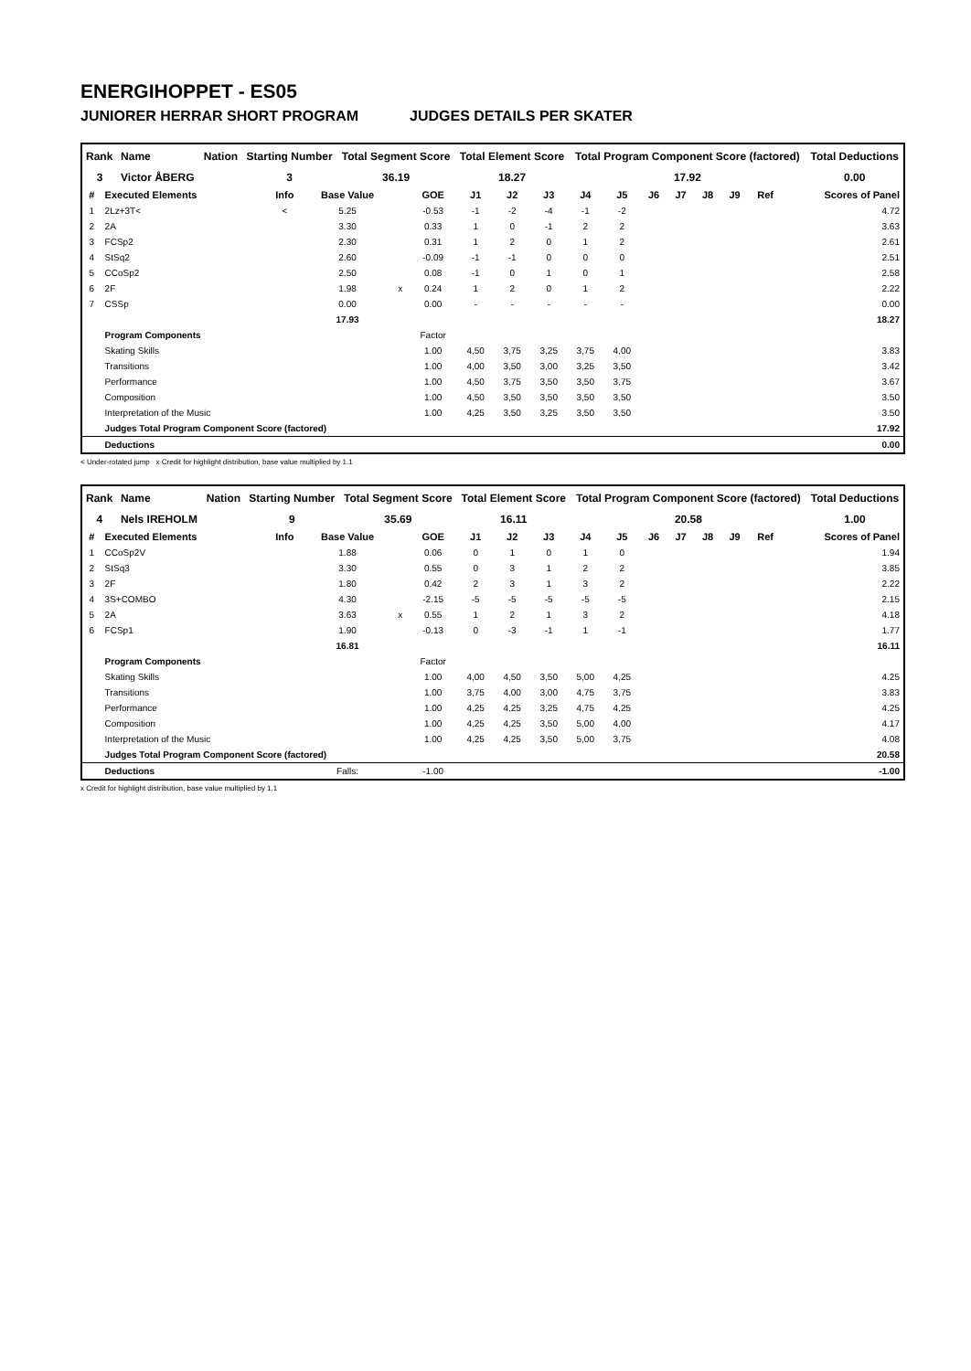ENERGIHOPPET - ES05
JUNIORER HERRAR SHORT PROGRAM JUDGES DETAILS PER SKATER
| Rank | Name | Nation | Starting Number | Total Segment Score | Total Element Score | Total Program Component Score (factored) | Total Deductions |
| --- | --- | --- | --- | --- | --- | --- | --- |
| 3 | Victor ÅBERG | | 3 | 36.19 | 18.27 | 17.92 | 0.00 |
| # | Executed Elements | Info | Base Value | | GOE | J1 | J2 | J3 | J4 | J5 | J6 | J7 | J8 | J9 | Ref | Scores of Panel |
| --- | --- | --- | --- | --- | --- | --- | --- | --- | --- | --- | --- | --- | --- | --- | --- | --- |
| 1 | 2Lz+3T< | < | 5.25 | | -0.53 | -1 | -2 | -4 | -1 | -2 | | | | | | 4.72 |
| 2 | 2A | | 3.30 | | 0.33 | 1 | 0 | -1 | 2 | 2 | | | | | | 3.63 |
| 3 | FCSp2 | | 2.30 | | 0.31 | 1 | 2 | 0 | 1 | 2 | | | | | | 2.61 |
| 4 | StSq2 | | 2.60 | | -0.09 | -1 | -1 | 0 | 0 | 0 | | | | | | 2.51 |
| 5 | CCoSp2 | | 2.50 | | 0.08 | -1 | 0 | 1 | 0 | 1 | | | | | | 2.58 |
| 6 | 2F | | 1.98 | x | 0.24 | 1 | 2 | 0 | 1 | 2 | | | | | | 2.22 |
| 7 | CSSp | | 0.00 | | 0.00 | - | - | - | - | - | | | | | | 0.00 |
| | | | 17.93 | | | | | | | | | | | | | 18.27 |
| | Program Components | | | | Factor | | | | | | | | | | | |
| | Skating Skills | | | | 1.00 | 4,50 | 3,75 | 3,25 | 3,75 | 4,00 | | | | | | 3.83 |
| | Transitions | | | | 1.00 | 4,00 | 3,50 | 3,00 | 3,25 | 3,50 | | | | | | 3.42 |
| | Performance | | | | 1.00 | 4,50 | 3,75 | 3,50 | 3,50 | 3,75 | | | | | | 3.67 |
| | Composition | | | | 1.00 | 4,50 | 3,50 | 3,50 | 3,50 | 3,50 | | | | | | 3.50 |
| | Interpretation of the Music | | | | 1.00 | 4,25 | 3,50 | 3,25 | 3,50 | 3,50 | | | | | | 3.50 |
| | Judges Total Program Component Score (factored) | | | | | | | | | | | | | | | 17.92 |
| | Deductions | | | | | | | | | | | | | | | 0.00 |
< Under-rotated jump x Credit for highlight distribution, base value multiplied by 1.1
| Rank | Name | Nation | Starting Number | Total Segment Score | Total Element Score | Total Program Component Score (factored) | Total Deductions |
| --- | --- | --- | --- | --- | --- | --- | --- |
| 4 | Nels IREHOLM | | 9 | 35.69 | 16.11 | 20.58 | 1.00 |
| # | Executed Elements | Info | Base Value | | GOE | J1 | J2 | J3 | J4 | J5 | J6 | J7 | J8 | J9 | Ref | Scores of Panel |
| --- | --- | --- | --- | --- | --- | --- | --- | --- | --- | --- | --- | --- | --- | --- | --- | --- |
| 1 | CCoSp2V | | 1.88 | | 0.06 | 0 | 1 | 0 | 1 | 0 | | | | | | 1.94 |
| 2 | StSq3 | | 3.30 | | 0.55 | 0 | 3 | 1 | 2 | 2 | | | | | | 3.85 |
| 3 | 2F | | 1.80 | | 0.42 | 2 | 3 | 1 | 3 | 2 | | | | | | 2.22 |
| 4 | 3S+COMBO | | 4.30 | | -2.15 | -5 | -5 | -5 | -5 | -5 | | | | | | 2.15 |
| 5 | 2A | | 3.63 | x | 0.55 | 1 | 2 | 1 | 3 | 2 | | | | | | 4.18 |
| 6 | FCSp1 | | 1.90 | | -0.13 | 0 | -3 | -1 | 1 | -1 | | | | | | 1.77 |
| | | | 16.81 | | | | | | | | | | | | | 16.11 |
| | Program Components | | | | Factor | | | | | | | | | | | |
| | Skating Skills | | | | 1.00 | 4,00 | 4,50 | 3,50 | 5,00 | 4,25 | | | | | | 4.25 |
| | Transitions | | | | 1.00 | 3,75 | 4,00 | 3,00 | 4,75 | 3,75 | | | | | | 3.83 |
| | Performance | | | | 1.00 | 4,25 | 4,25 | 3,25 | 4,75 | 4,25 | | | | | | 4.25 |
| | Composition | | | | 1.00 | 4,25 | 4,25 | 3,50 | 5,00 | 4,00 | | | | | | 4.17 |
| | Interpretation of the Music | | | | 1.00 | 4,25 | 4,25 | 3,50 | 5,00 | 3,75 | | | | | | 4.08 |
| | Judges Total Program Component Score (factored) | | | | | | | | | | | | | | | 20.58 |
| | Deductions | | Falls: | | -1.00 | | | | | | | | | | | -1.00 |
x Credit for highlight distribution, base value multiplied by 1.1